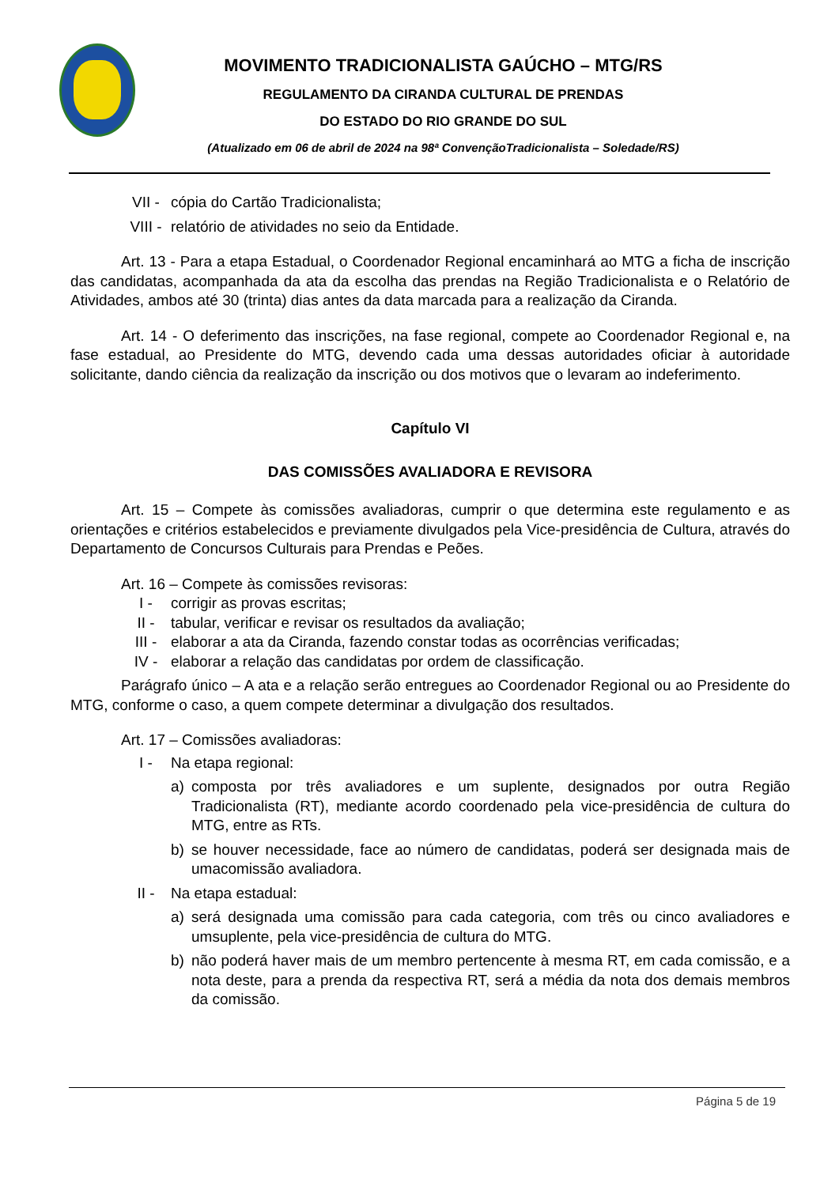MOVIMENTO TRADICIONALISTA GAÚCHO – MTG/RS
REGULAMENTO DA CIRANDA CULTURAL DE PRENDAS
DO ESTADO DO RIO GRANDE DO SUL
(Atualizado em 06 de abril de 2024 na 98ª ConvençãoTradicionalista – Soledade/RS)
VII - cópia do Cartão Tradicionalista;
VIII - relatório de atividades no seio da Entidade.
Art. 13 - Para a etapa Estadual, o Coordenador Regional encaminhará ao MTG a ficha de inscrição das candidatas, acompanhada da ata da escolha das prendas na Região Tradicionalista e o Relatório de Atividades, ambos até 30 (trinta) dias antes da data marcada para a realização da Ciranda.
Art. 14 - O deferimento das inscrições, na fase regional, compete ao Coordenador Regional e, na fase estadual, ao Presidente do MTG, devendo cada uma dessas autoridades oficiar à autoridade solicitante, dando ciência da realização da inscrição ou dos motivos que o levaram ao indeferimento.
Capítulo VI
DAS COMISSÕES AVALIADORA E REVISORA
Art. 15 – Compete às comissões avaliadoras, cumprir o que determina este regulamento e as orientações e critérios estabelecidos e previamente divulgados pela Vice-presidência de Cultura, através do Departamento de Concursos Culturais para Prendas e Peões.
Art. 16 – Compete às comissões revisoras:
I - corrigir as provas escritas;
II - tabular, verificar e revisar os resultados da avaliação;
III - elaborar a ata da Ciranda, fazendo constar todas as ocorrências verificadas;
IV - elaborar a relação das candidatas por ordem de classificação.
Parágrafo único – A ata e a relação serão entregues ao Coordenador Regional ou ao Presidente do MTG, conforme o caso, a quem compete determinar a divulgação dos resultados.
Art. 17 – Comissões avaliadoras:
I - Na etapa regional:
a) composta por três avaliadores e um suplente, designados por outra Região Tradicionalista (RT), mediante acordo coordenado pela vice-presidência de cultura do MTG, entre as RTs.
b) se houver necessidade, face ao número de candidatas, poderá ser designada mais de umacomissão avaliadora.
II - Na etapa estadual:
a) será designada uma comissão para cada categoria, com três ou cinco avaliadores e umsuplente, pela vice-presidência de cultura do MTG.
b) não poderá haver mais de um membro pertencente à mesma RT, em cada comissão, e a nota deste, para a prenda da respectiva RT, será a média da nota dos demais membros da comissão.
Página 5 de 19